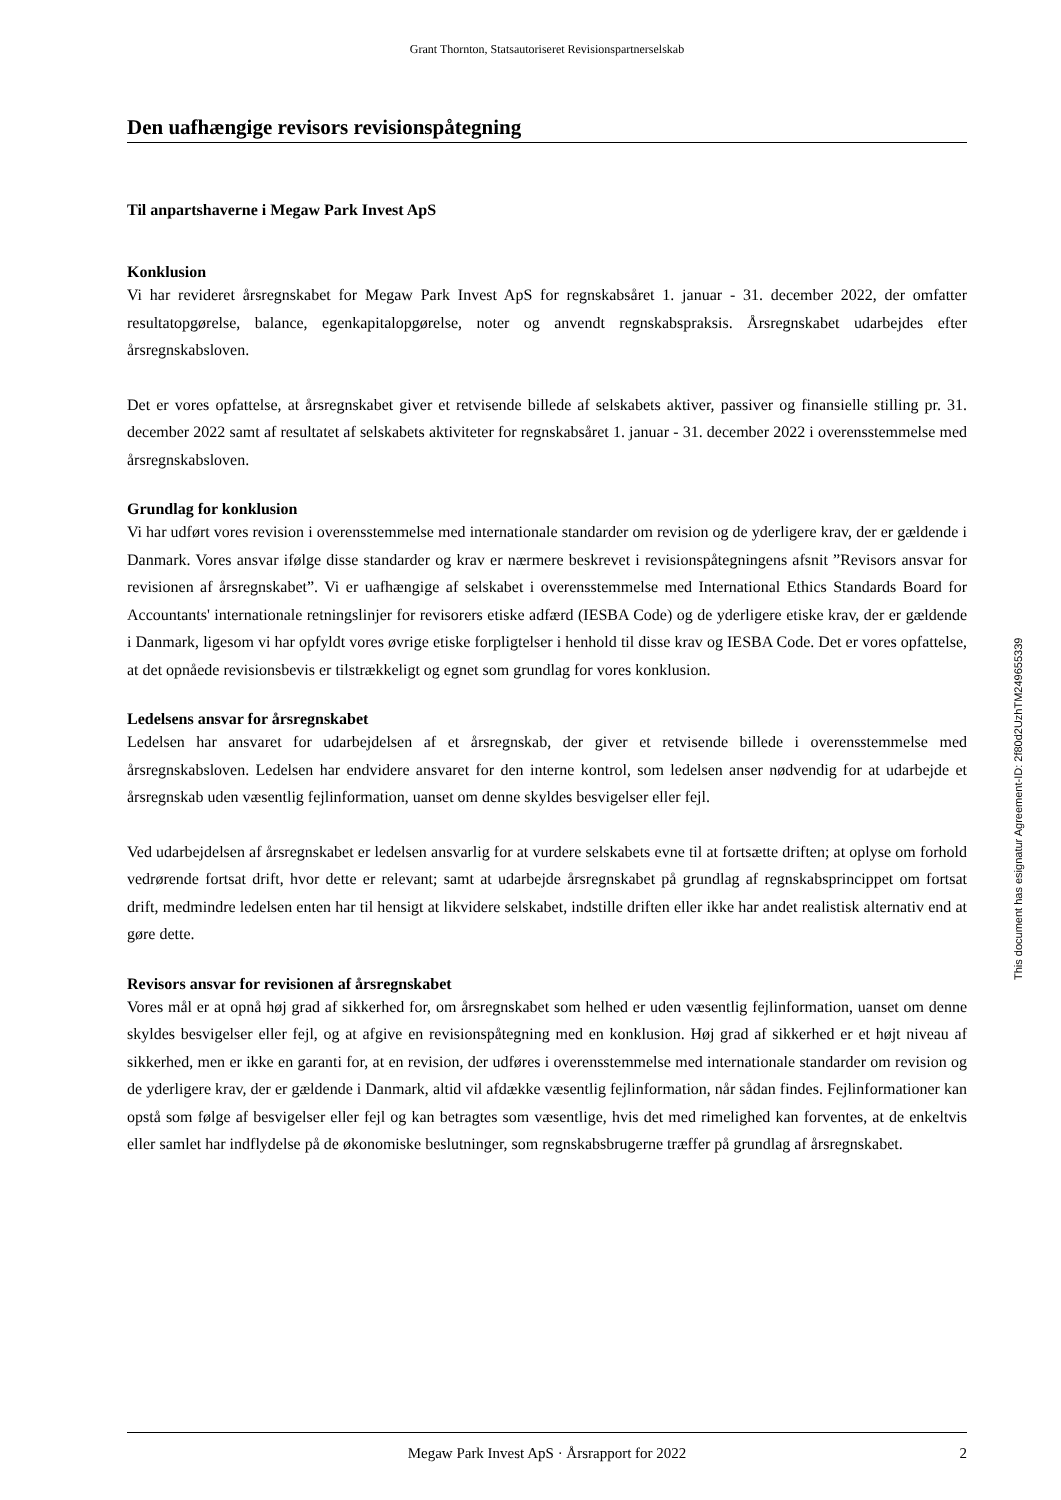Grant Thornton, Statsautoriseret Revisionspartnerselskab
Den uafhængige revisors revisionspåtegning
Til anpartshaverne i Megaw Park Invest ApS
Konklusion
Vi har revideret årsregnskabet for Megaw Park Invest ApS for regnskabsåret 1. januar - 31. december 2022, der omfatter resultatopgørelse, balance, egenkapitalopgørelse, noter og anvendt regnskabspraksis. Årsregnskabet udarbejdes efter årsregnskabsloven.
Det er vores opfattelse, at årsregnskabet giver et retvisende billede af selskabets aktiver, passiver og finansielle stilling pr. 31. december 2022 samt af resultatet af selskabets aktiviteter for regnskabsåret 1. januar - 31. december 2022 i overensstemmelse med årsregnskabsloven.
Grundlag for konklusion
Vi har udført vores revision i overensstemmelse med internationale standarder om revision og de yderligere krav, der er gældende i Danmark. Vores ansvar ifølge disse standarder og krav er nærmere beskrevet i revisionspåtegningens afsnit ”Revisors ansvar for revisionen af årsregnskabet”. Vi er uafhængige af selskabet i overensstemmelse med International Ethics Standards Board for Accountants' internationale retningslinjer for revisorers etiske adfærd (IESBA Code) og de yderligere etiske krav, der er gældende i Danmark, ligesom vi har opfyldt vores øvrige etiske forpligtelser i henhold til disse krav og IESBA Code. Det er vores opfattelse, at det opnåede revisionsbevis er tilstrækkeligt og egnet som grundlag for vores konklusion.
Ledelsens ansvar for årsregnskabet
Ledelsen har ansvaret for udarbejdelsen af et årsregnskab, der giver et retvisende billede i overensstemmelse med årsregnskabsloven. Ledelsen har endvidere ansvaret for den interne kontrol, som ledelsen anser nødvendig for at udarbejde et årsregnskab uden væsentlig fejlinformation, uanset om denne skyldes besvigelser eller fejl.
Ved udarbejdelsen af årsregnskabet er ledelsen ansvarlig for at vurdere selskabets evne til at fortsætte driften; at oplyse om forhold vedrørende fortsat drift, hvor dette er relevant; samt at udarbejde årsregnskabet på grundlag af regnskabsprincippet om fortsat drift, medmindre ledelsen enten har til hensigt at likvidere selskabet, indstille driften eller ikke har andet realistisk alternativ end at gøre dette.
Revisors ansvar for revisionen af årsregnskabet
Vores mål er at opnå høj grad af sikkerhed for, om årsregnskabet som helhed er uden væsentlig fejlinformation, uanset om denne skyldes besvigelser eller fejl, og at afgive en revisionspåtegning med en konklusion. Høj grad af sikkerhed er et højt niveau af sikkerhed, men er ikke en garanti for, at en revision, der udføres i overensstemmelse med internationale standarder om revision og de yderligere krav, der er gældende i Danmark, altid vil afdække væsentlig fejlinformation, når sådan findes. Fejlinformationer kan opstå som følge af besvigelser eller fejl og kan betragtes som væsentlige, hvis det med rimelighed kan forventes, at de enkeltvis eller samlet har indflydelse på de økonomiske beslutninger, som regnskabsbrugerne træffer på grundlag af årsregnskabet.
Megaw Park Invest ApS · Årsrapport for 2022 2
This document has esignatur Agreement-ID: 2f80d2UzhTM249655339